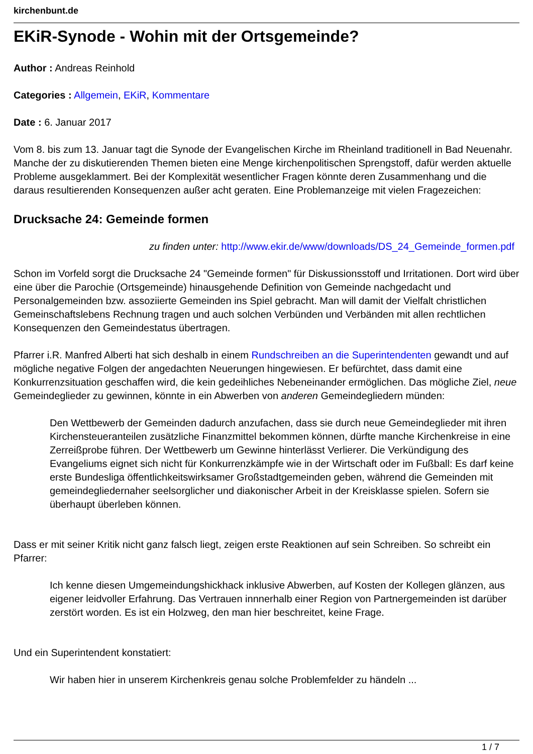kirchenbunt.de
EKiR-Synode - Wohin mit der Ortsgemeinde?
Author : Andreas Reinhold
Categories : Allgemein, EKiR, Kommentare
Date : 6. Januar 2017
Vom 8. bis zum 13. Januar tagt die Synode der Evangelischen Kirche im Rheinland traditionell in Bad Neuenahr. Manche der zu diskutierenden Themen bieten eine Menge kirchenpolitischen Sprengstoff, dafür werden aktuelle Probleme ausgeklammert. Bei der Komplexität wesentlicher Fragen könnte deren Zusammenhang und die daraus resultierenden Konsequenzen außer acht geraten. Eine Problemanzeige mit vielen Fragezeichen:
Drucksache 24: Gemeinde formen
zu finden unter: http://www.ekir.de/www/downloads/DS_24_Gemeinde_formen.pdf
Schon im Vorfeld sorgt die Drucksache 24 "Gemeinde formen" für Diskussionsstoff und Irritationen. Dort wird über eine über die Parochie (Ortsgemeinde) hinausgehende Definition von Gemeinde nachgedacht und Personalgemeinden bzw. assoziierte Gemeinden ins Spiel gebracht. Man will damit der Vielfalt christlichen Gemeinschaftslebens Rechnung tragen und auch solchen Verbünden und Verbänden mit allen rechtlichen Konsequenzen den Gemeindestatus übertragen.
Pfarrer i.R. Manfred Alberti hat sich deshalb in einem Rundschreiben an die Superintendenten gewandt und auf mögliche negative Folgen der angedachten Neuerungen hingewiesen. Er befürchtet, dass damit eine Konkurrenzsituation geschaffen wird, die kein gedeihliches Nebeneinander ermöglichen. Das mögliche Ziel, neue Gemeindeglieder zu gewinnen, könnte in ein Abwerben von anderen Gemeindegliedern münden:
Den Wettbewerb der Gemeinden dadurch anzufachen, dass sie durch neue Gemeindeglieder mit ihren Kirchensteueranteilen zusätzliche Finanzmittel bekommen können, dürfte manche Kirchenkreise in eine Zerreißprobe führen. Der Wettbewerb um Gewinne hinterlässt Verlierer. Die Verkündigung des Evangeliums eignet sich nicht für Konkurrenzkämpfe wie in der Wirtschaft oder im Fußball: Es darf keine erste Bundesliga öffentlichkeitswirksamer Großstadtgemeinden geben, während die Gemeinden mit gemeindegliedernaher seelsorglicher und diakonischer Arbeit in der Kreisklasse spielen. Sofern sie überhaupt überleben können.
Dass er mit seiner Kritik nicht ganz falsch liegt, zeigen erste Reaktionen auf sein Schreiben. So schreibt ein Pfarrer:
Ich kenne diesen Umgemeindungshickhack inklusive Abwerben, auf Kosten der Kollegen glänzen, aus eigener leidvoller Erfahrung. Das Vertrauen innnerhalb einer Region von Partnergemeinden ist darüber zerstört worden. Es ist ein Holzweg, den man hier beschreitet, keine Frage.
Und ein Superintendent konstatiert:
Wir haben hier in unserem Kirchenkreis genau solche Problemfelder zu händeln ...
1 / 7